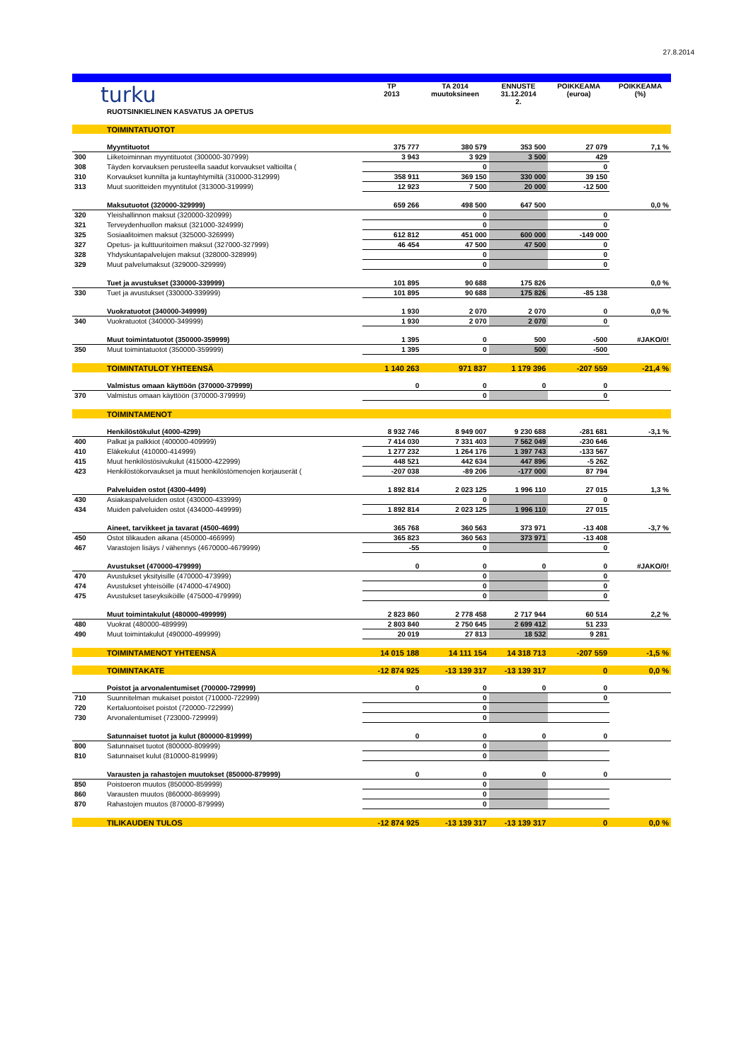27.8.2014
| turku | | TP 2013 | TA 2014 muutoksineen | ENNUSTE 31.12.2014 2. | POIKKEAMA (euroa) | POIKKEAMA (%) |
| | RUOTSINKIELINEN KASVATUS JA OPETUS | | | | | |
| | TOIMINTATUOTOT | | | | | |
| | Myyntituotot | 375 777 | 380 579 | 353 500 | 27 079 | 7,1 % |
| 300 | Liiketoiminnan myyntituotot (300000-307999) | 3 943 | 3 929 | 3 500 | 429 | |
| 308 | Täyden korvauksen perusteella saadut korvaukset valtioilta ( | | 0 | | 0 | |
| 310 | Korvaukset kunnilta ja kuntayhtymiltä (310000-312999) | 358 911 | 369 150 | 330 000 | 39 150 | |
| 313 | Muut suoritteiden myyntitulot (313000-319999) | 12 923 | 7 500 | 20 000 | -12 500 | |
| | Maksutuotot (320000-329999) | 659 266 | 498 500 | 647 500 | | 0,0 % |
| 320 | Yleishallinnon maksut (320000-320999) | | 0 | | 0 | |
| 321 | Terveydenhuollon maksut (321000-324999) | | 0 | | 0 | |
| 325 | Sosiaalitoimen maksut (325000-326999) | 612 812 | 451 000 | 600 000 | -149 000 | |
| 327 | Opetus- ja kulttuuritoimen maksut (327000-327999) | 46 454 | 47 500 | 47 500 | 0 | |
| 328 | Yhdyskuntapalvelujen maksut (328000-328999) | | 0 | | 0 | |
| 329 | Muut palvelumaksut (329000-329999) | | 0 | | 0 | |
| | Tuet ja avustukset (330000-339999) | 101 895 | 90 688 | 175 826 | | 0,0 % |
| 330 | Tuet ja avustukset (330000-339999) | 101 895 | 90 688 | 175 826 | -85 138 | |
| | Vuokratuotot (340000-349999) | 1 930 | 2 070 | 2 070 | 0 | 0,0 % |
| 340 | Vuokratuotot (340000-349999) | 1 930 | 2 070 | 2 070 | 0 | |
| | Muut toimintatuotot (350000-359999) | 1 395 | 0 | 500 | -500 | #JAKO/0! |
| 350 | Muut toimintatuotot (350000-359999) | 1 395 | 0 | 500 | -500 | |
| | TOIMINTATULOT YHTEENSÄ | 1 140 263 | 971 837 | 1 179 396 | -207 559 | -21,4 % |
| | Valmistus omaan käyttöön (370000-379999) | 0 | 0 | 0 | 0 | |
| 370 | Valmistus omaan käyttöön (370000-379999) | | 0 | | 0 | |
| | TOIMINTAMENOT | | | | | |
| | Henkilöstökulut (4000-4299) | 8 932 746 | 8 949 007 | 9 230 688 | -281 681 | -3,1 % |
| 400 | Palkat ja palkkiot (400000-409999) | 7 414 030 | 7 331 403 | 7 562 049 | -230 646 | |
| 410 | Eläkekulut (410000-414999) | 1 277 232 | 1 264 176 | 1 397 743 | -133 567 | |
| 415 | Muut henkilöstösivukulut (415000-422999) | 448 521 | 442 634 | 447 896 | -5 262 | |
| 423 | Henkilöstökorvaukset ja muut henkilöstömenojen korjauserät ( | -207 038 | -89 206 | -177 000 | 87 794 | |
| | Palveluiden ostot (4300-4499) | 1 892 814 | 2 023 125 | 1 996 110 | 27 015 | 1,3 % |
| 430 | Asiakaspalveluiden ostot (430000-433999) | | 0 | | 0 | |
| 434 | Muiden palveluiden ostot (434000-449999) | 1 892 814 | 2 023 125 | 1 996 110 | 27 015 | |
| | Aineet, tarvikkeet ja tavarat (4500-4699) | 365 768 | 360 563 | 373 971 | -13 408 | -3,7 % |
| 450 | Ostot tilikauden aikana (450000-466999) | 365 823 | 360 563 | 373 971 | -13 408 | |
| 467 | Varastojen lisäys / vähennys (4670000-4679999) | -55 | 0 | | 0 | |
| | Avustukset (470000-479999) | 0 | 0 | 0 | 0 | #JAKO/0! |
| 470 | Avustukset yksityisille (470000-473999) | | 0 | | 0 | |
| 474 | Avustukset yhteisöille (474000-474900) | | 0 | | 0 | |
| 475 | Avustukset taseyksiköille (475000-479999) | | 0 | | 0 | |
| | Muut toimintakulut (480000-499999) | 2 823 860 | 2 778 458 | 2 717 944 | 60 514 | 2,2 % |
| 480 | Vuokrat (480000-489999) | 2 803 840 | 2 750 645 | 2 699 412 | 51 233 | |
| 490 | Muut toimintakulut (490000-499999) | 20 019 | 27 813 | 18 532 | 9 281 | |
| | TOIMINTAMENOT YHTEENSÄ | 14 015 188 | 14 111 154 | 14 318 713 | -207 559 | -1,5 % |
| | TOIMINTAKATE | -12 874 925 | -13 139 317 | -13 139 317 | 0 | 0,0 % |
| | Poistot ja arvonalentumiset (700000-729999) | 0 | 0 | 0 | 0 | |
| 710 | Suunnitelman mukaiset poistot (710000-722999) | | 0 | | 0 | |
| 720 | Kertaluontoiset poistot (720000-722999) | | 0 | | | |
| 730 | Arvonalentumiset (723000-729999) | | 0 | | | |
| | Satunnaiset tuotot ja kulut (800000-819999) | 0 | 0 | 0 | 0 | |
| 800 | Satunnaiset tuotot (800000-809999) | | 0 | | | |
| 810 | Satunnaiset kulut (810000-819999) | | 0 | | | |
| | Varausten ja rahastojen muutokset (850000-879999) | 0 | 0 | 0 | 0 | |
| 850 | Poistoeron muutos (850000-859999) | | 0 | | | |
| 860 | Varausten muutos (860000-869999) | | 0 | | | |
| 870 | Rahastojen muutos (870000-879999) | | 0 | | | |
| | TILIKAUDEN TULOS | -12 874 925 | -13 139 317 | -13 139 317 | 0 | 0,0 % |